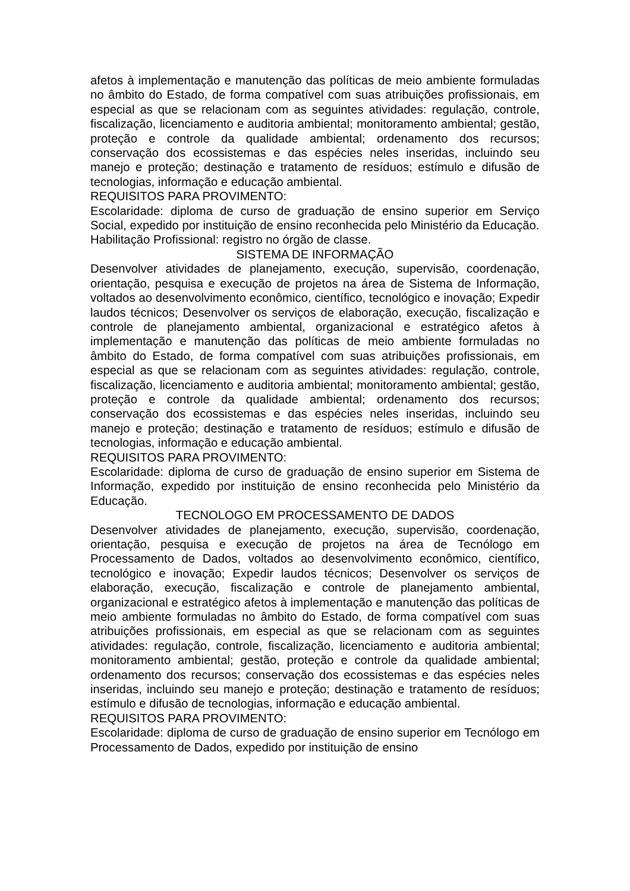afetos à implementação e manutenção das políticas de meio ambiente formuladas no âmbito do Estado, de forma compatível com suas atribuições profissionais, em especial as que se relacionam com as seguintes atividades: regulação, controle, fiscalização, licenciamento e auditoria ambiental; monitoramento ambiental; gestão, proteção e controle da qualidade ambiental; ordenamento dos recursos; conservação dos ecossistemas e das espécies neles inseridas, incluindo seu manejo e proteção; destinação e tratamento de resíduos; estímulo e difusão de tecnologias, informação e educação ambiental.
REQUISITOS PARA PROVIMENTO:
Escolaridade: diploma de curso de graduação de ensino superior em Serviço Social, expedido por instituição de ensino reconhecida pelo Ministério da Educação.
Habilitação Profissional: registro no órgão de classe.
SISTEMA DE INFORMAÇÃO
Desenvolver atividades de planejamento, execução, supervisão, coordenação, orientação, pesquisa e execução de projetos na área de Sistema de Informação, voltados ao desenvolvimento econômico, científico, tecnológico e inovação; Expedir laudos técnicos; Desenvolver os serviços de elaboração, execução, fiscalização e controle de planejamento ambiental, organizacional e estratégico afetos à implementação e manutenção das políticas de meio ambiente formuladas no âmbito do Estado, de forma compatível com suas atribuições profissionais, em especial as que se relacionam com as seguintes atividades: regulação, controle, fiscalização, licenciamento e auditoria ambiental; monitoramento ambiental; gestão, proteção e controle da qualidade ambiental; ordenamento dos recursos; conservação dos ecossistemas e das espécies neles inseridas, incluindo seu manejo e proteção; destinação e tratamento de resíduos; estímulo e difusão de tecnologias, informação e educação ambiental.
REQUISITOS PARA PROVIMENTO:
Escolaridade: diploma de curso de graduação de ensino superior em Sistema de Informação, expedido por instituição de ensino reconhecida pelo Ministério da Educação.
TECNOLOGO EM PROCESSAMENTO DE DADOS
Desenvolver atividades de planejamento, execução, supervisão, coordenação, orientação, pesquisa e execução de projetos na área de Tecnólogo em Processamento de Dados, voltados ao desenvolvimento econômico, científico, tecnológico e inovação; Expedir laudos técnicos; Desenvolver os serviços de elaboração, execução, fiscalização e controle de planejamento ambiental, organizacional e estratégico afetos à implementação e manutenção das políticas de meio ambiente formuladas no âmbito do Estado, de forma compatível com suas atribuições profissionais, em especial as que se relacionam com as seguintes atividades: regulação, controle, fiscalização, licenciamento e auditoria ambiental; monitoramento ambiental; gestão, proteção e controle da qualidade ambiental; ordenamento dos recursos; conservação dos ecossistemas e das espécies neles inseridas, incluindo seu manejo e proteção; destinação e tratamento de resíduos; estímulo e difusão de tecnologias, informação e educação ambiental.
REQUISITOS PARA PROVIMENTO:
Escolaridade: diploma de curso de graduação de ensino superior em Tecnólogo em Processamento de Dados, expedido por instituição de ensino